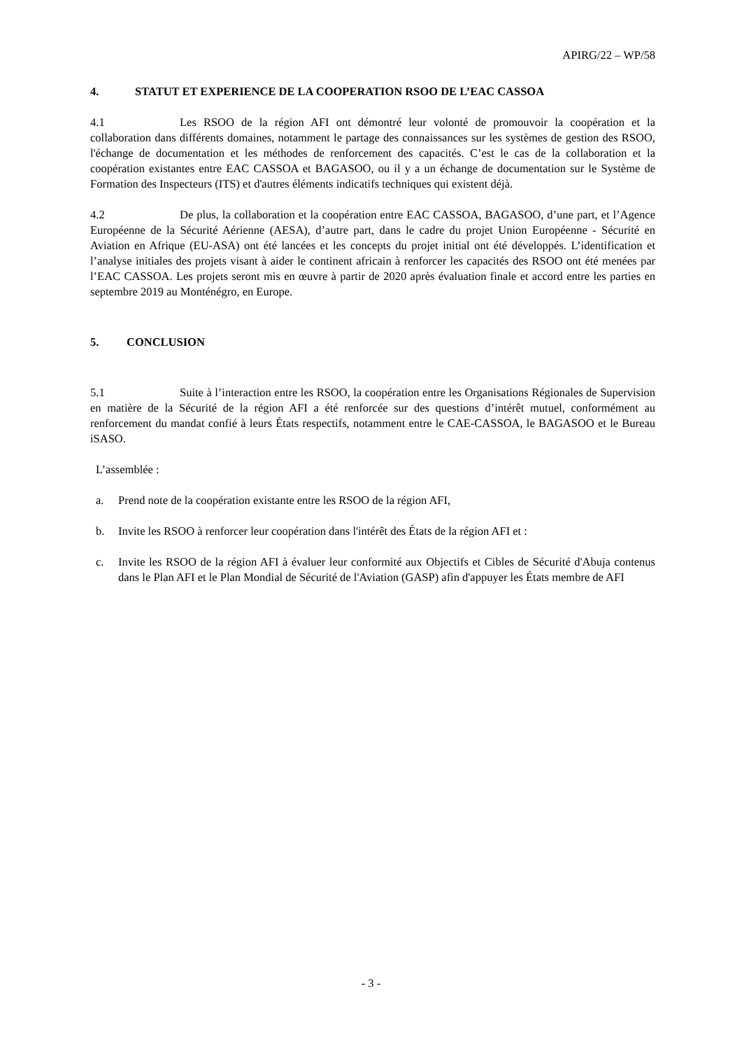APIRG/22 – WP/58
4. STATUT ET EXPERIENCE DE LA COOPERATION RSOO DE L’EAC CASSOA
4.1 Les RSOO de la région AFI ont démontré leur volonté de promouvoir la coopération et la collaboration dans différents domaines, notamment le partage des connaissances sur les systèmes de gestion des RSOO, l'échange de documentation et les méthodes de renforcement des capacités. C’est le cas de la collaboration et la coopération existantes entre EAC CASSOA et BAGASOO, ou il y a un échange de documentation sur le Système de Formation des Inspecteurs (ITS) et d'autres éléments indicatifs techniques qui existent déjà.
4.2 De plus, la collaboration et la coopération entre EAC CASSOA, BAGASOO, d’une part, et l’Agence Européenne de la Sécurité Aérienne (AESA), d’autre part, dans le cadre du projet Union Européenne - Sécurité en Aviation en Afrique (EU-ASA) ont été lancées et les concepts du projet initial ont été développés. L’identification et l’analyse initiales des projets visant à aider le continent africain à renforcer les capacités des RSOO ont été menées par l’EAC CASSOA. Les projets seront mis en œuvre à partir de 2020 après évaluation finale et accord entre les parties en septembre 2019 au Monténégro, en Europe.
5. CONCLUSION
5.1 Suite à l’interaction entre les RSOO, la coopération entre les Organisations Régionales de Supervision en matière de la Sécurité de la région AFI a été renforcée sur des questions d’intérêt mutuel, conformément au renforcement du mandat confié à leurs États respectifs, notamment entre le CAE-CASSOA, le BAGASOO et le Bureau iSASO.
L’assemblée :
a. Prend note de la coopération existante entre les RSOO de la région AFI,
b. Invite les RSOO à renforcer leur coopération dans l'intérêt des États de la région AFI et :
c. Invite les RSOO de la région AFI à évaluer leur conformité aux Objectifs et Cibles de Sécurité d'Abuja contenus dans le Plan AFI et le Plan Mondial de Sécurité de l'Aviation (GASP) afin d'appuyer les États membre de AFI
- 3 -